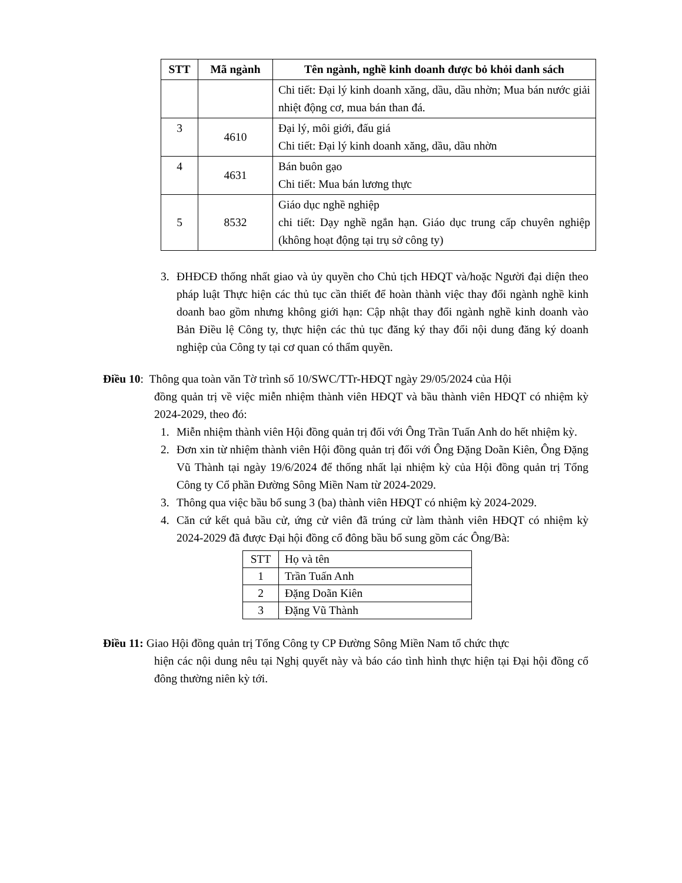| STT | Mã ngành | Tên ngành, nghề kinh doanh được bỏ khỏi danh sách |
| --- | --- | --- |
| | | Chi tiết: Đại lý kinh doanh xăng, dầu, dầu nhờn; Mua bán nước giải nhiệt động cơ, mua bán than đá. |
| 3 | 4610 | Đại lý, môi giới, đấu giá Chi tiết: Đại lý kinh doanh xăng, dầu, dầu nhờn |
| 4 | 4631 | Bán buôn gạo Chi tiết: Mua bán lương thực |
| 5 | 8532 | Giáo dục nghề nghiệp chi tiết: Dạy nghề ngắn hạn. Giáo dục trung cấp chuyên nghiệp (không hoạt động tại trụ sở công ty) |
3. ĐHĐCĐ thống nhất giao và ủy quyền cho Chủ tịch HĐQT và/hoặc Người đại diện theo pháp luật Thực hiện các thủ tục cần thiết để hoàn thành việc thay đổi ngành nghề kinh doanh bao gồm nhưng không giới hạn: Cập nhật thay đổi ngành nghề kinh doanh vào Bản Điều lệ Công ty, thực hiện các thủ tục đăng ký thay đổi nội dung đăng ký doanh nghiệp của Công ty tại cơ quan có thẩm quyền.
Điều 10: Thông qua toàn văn Tờ trình số 10/SWC/TTr-HĐQT ngày 29/05/2024 của Hội
đồng quản trị về việc miễn nhiệm thành viên HĐQT và bầu thành viên HĐQT có nhiệm kỳ 2024-2029, theo đó:
1. Miễn nhiệm thành viên Hội đồng quản trị đối với Ông Trần Tuấn Anh do hết nhiệm kỳ.
2. Đơn xin từ nhiệm thành viên Hội đồng quản trị đối với Ông Đặng Doãn Kiên, Ông Đặng Vũ Thành tại ngày 19/6/2024 để thống nhất lại nhiệm kỳ của Hội đồng quản trị Tổng Công ty Cổ phần Đường Sông Miền Nam từ 2024-2029.
3. Thông qua việc bầu bổ sung 3 (ba) thành viên HĐQT có nhiệm kỳ 2024-2029.
4. Căn cứ kết quả bầu cử, ứng cử viên đã trúng cử làm thành viên HĐQT có nhiệm kỳ 2024-2029 đã được Đại hội đồng cổ đông bầu bổ sung gồm các Ông/Bà:
| STT | Họ và tên |
| 1 | Trần Tuấn Anh |
| 2 | Đặng Doãn Kiên |
| 3 | Đặng Vũ Thành |
Điều 11: Giao Hội đồng quản trị Tổng Công ty CP Đường Sông Miền Nam tổ chức thực
hiện các nội dung nêu tại Nghị quyết này và báo cáo tình hình thực hiện tại Đại hội đồng cổ đông thường niên kỳ tới.